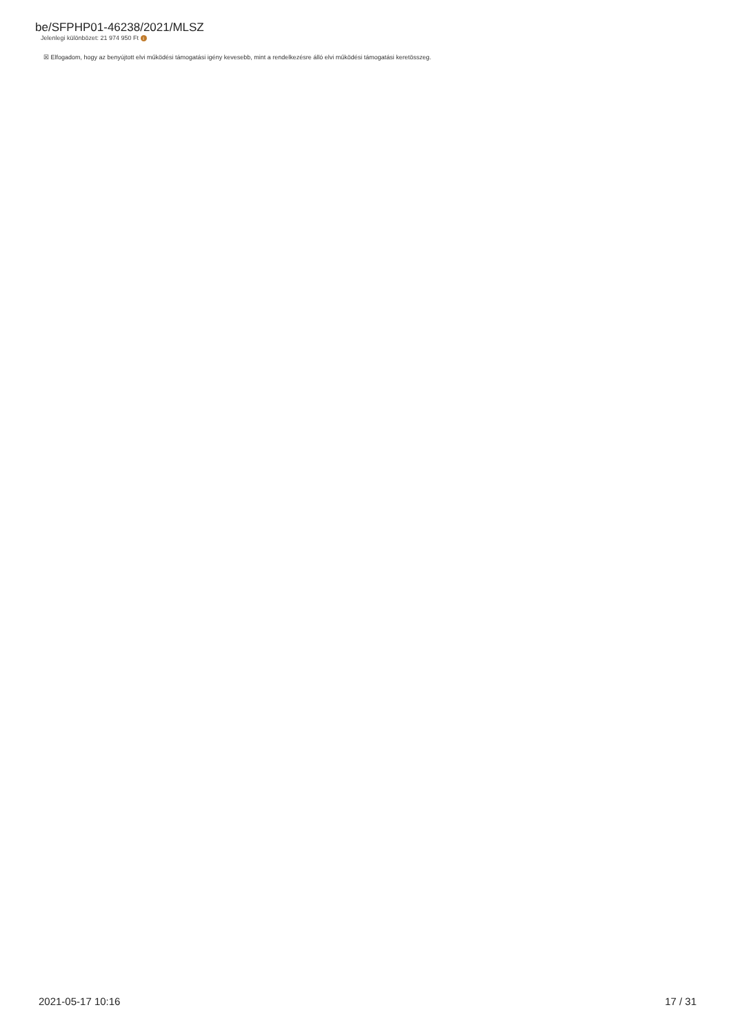be/SFPHP01-46238/2021/MLSZ
Jelenlegi különbözet: 21 974 950 Ft i
☒ Elfogadom, hogy az benyújtott elvi működési támogatási igény kevesebb, mint a rendelkezésre álló elvi működési támogatási keretösszeg.
2021-05-17 10:16 17 / 31